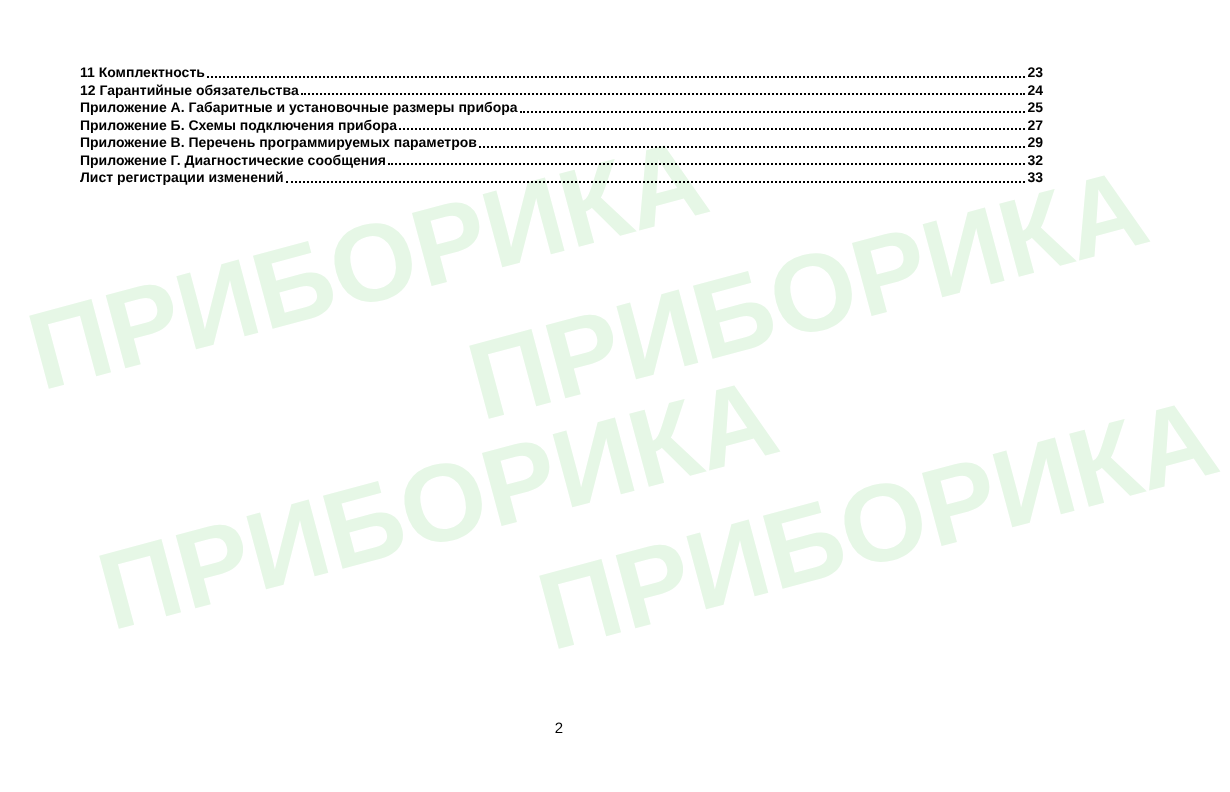ПРИБОРИКА ПРИБОРИКА
ПРИБОРИКА ПРИБОРИКА
11 Комплектность 23
12 Гарантийные обязательства 24
Приложение А. Габаритные и установочные размеры прибора 25
Приложение Б. Схемы подключения прибора 27
Приложение В. Перечень программируемых параметров 29
Приложение Г. Диагностические сообщения 32
Лист регистрации изменений 33
2